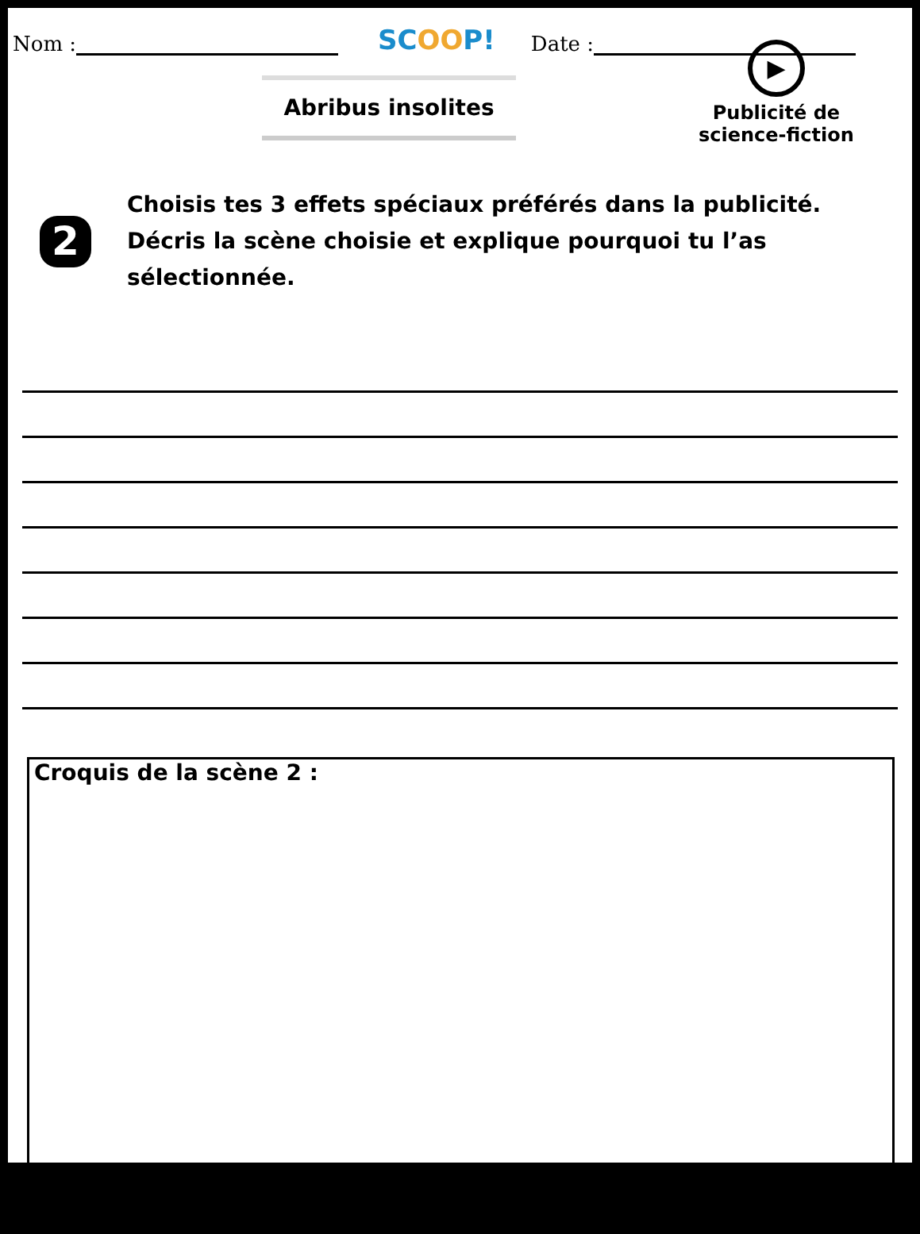Nom : SCOOP! Date :
Abribus insolites
▶
Publicité de
science-fiction
2
Choisis tes 3 effets spéciaux préférés dans la publicité.
Décris la scène choisie et explique pourquoi tu l’as sélectionnée.
Croquis de la scène 2 :